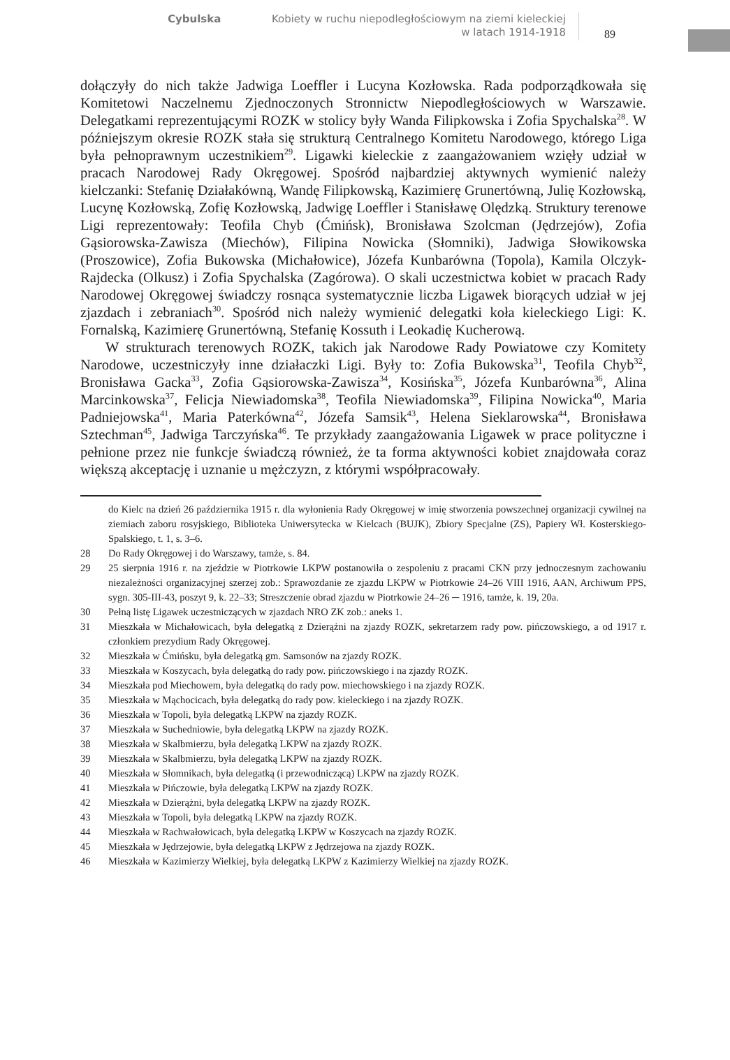Cybulska Kobiety w ruchu niepodległościowym na ziemi kieleckiej
w latach 1914-1918 89
dołączyły do nich także Jadwiga Loeffler i Lucyna Kozłowska. Rada podporządkowała się Komitetowi Naczelnemu Zjednoczonych Stronnictw Niepodległościowych w Warszawie. Delegatkami reprezentującymi ROZK w stolicy były Wanda Filipkowska i Zofia Spychalska<sup>28</sup>. W późniejszym okresie ROZK stała się strukturą Centralnego Komitetu Narodowego, którego Liga była pełnoprawnym uczestnikiem<sup>29</sup>. Ligawki kieleckie z zaangażowaniem wzięły udział w pracach Narodowej Rady Okręgowej. Spośród najbardziej aktywnych wymienić należy kielczanki: Stefanię Działakówną, Wandę Filipkowską, Kazimierę Grunertówną, Julię Kozłowską, Lucynę Kozłowską, Zofię Kozłowską, Jadwigę Loeffler i Stanisławę Olędzką. Struktury terenowe Ligi reprezentowały: Teofila Chyb (Ćmińsk), Bronisława Szolcman (Jędrzejów), Zofia Gąsiorowska-Zawisza (Miechów), Filipina Nowicka (Słomniki), Jadwiga Słowikowska (Proszowice), Zofia Bukowska (Michałowice), Józefa Kunbarówna (Topola), Kamila Olczyk-Rajdecka (Olkusz) i Zofia Spychalska (Zagórowa). O skali uczestnictwa kobiet w pracach Rady Narodowej Okręgowej świadczy rosnąca systematycznie liczba Ligawek biorących udział w jej zjazdach i zebraniach<sup>30</sup>. Spośród nich należy wymienić delegatki koła kieleckiego Ligi: K. Fornalską, Kazimierę Grunertówną, Stefanię Kossuth i Leokadię Kucherową.
W strukturach terenowych ROZK, takich jak Narodowe Rady Powiatowe czy Komitety Narodowe, uczestniczyły inne działaczki Ligi. Były to: Zofia Bukowska<sup>31</sup>, Teofila Chyb<sup>32</sup>, Bronisława Gacka<sup>33</sup>, Zofia Gąsiorowska-Zawisza<sup>34</sup>, Kosińska<sup>35</sup>, Józefa Kunbarówna<sup>36</sup>, Alina Marcinkowska<sup>37</sup>, Felicja Niewiadomska<sup>38</sup>, Teofila Niewiadomska<sup>39</sup>, Filipina Nowicka<sup>40</sup>, Maria Padniejowska<sup>41</sup>, Maria Paterkówna<sup>42</sup>, Józefa Samsik<sup>43</sup>, Helena Sieklarowska<sup>44</sup>, Bronisława Sztechman<sup>45</sup>, Jadwiga Tarczyńska<sup>46</sup>. Te przykłady zaangażowania Ligawek w prace polityczne i pełnione przez nie funkcje świadczą również, że ta forma aktywności kobiet znajdowała coraz większą akceptację i uznanie u mężczyzn, z którymi współpracowały.
do Kielc na dzień 26 października 1915 r. dla wyłonienia Rady Okręgowej w imię stworzenia powszechnej organizacji cywilnej na ziemiach zaboru rosyjskiego, Biblioteka Uniwersytecka w Kielcach (BUJK), Zbiory Specjalne (ZS), Papiery Wł. Kosterskiego-Spalskiego, t. 1, s. 3–6.
28 Do Rady Okręgowej i do Warszawy, tamże, s. 84.
29 25 sierpnia 1916 r. na zjeździe w Piotrkowie LKPW postanowiła o zespoleniu z pracami CKN przy jednoczesnym zachowaniu niezależności organizacyjnej szerzej zob.: Sprawozdanie ze zjazdu LKPW w Piotrkowie 24–26 VIII 1916, AAN, Archiwum PPS, sygn. 305-III-43, poszyt 9, k. 22–33; Streszczenie obrad zjazdu w Piotrkowie 24–26 ─ 1916, tamże, k. 19, 20a.
30 Pełną listę Ligawek uczestniczących w zjazdach NRO ZK zob.: aneks 1.
31 Mieszkała w Michałowicach, była delegatką z Dzierążni na zjazdy ROZK, sekretarzem rady pow. pińczowskiego, a od 1917 r. członkiem prezydium Rady Okręgowej.
32 Mieszkała w Ćmińsku, była delegatką gm. Samsonów na zjazdy ROZK.
33 Mieszkała w Koszycach, była delegatką do rady pow. pińczowskiego i na zjazdy ROZK.
34 Mieszkała pod Miechowem, była delegatką do rady pow. miechowskiego i na zjazdy ROZK.
35 Mieszkała w Mąchocicach, była delegatką do rady pow. kieleckiego i na zjazdy ROZK.
36 Mieszkała w Topoli, była delegatką LKPW na zjazdy ROZK.
37 Mieszkała w Suchedniowie, była delegatką LKPW na zjazdy ROZK.
38 Mieszkała w Skalbmierzu, była delegatką LKPW na zjazdy ROZK.
39 Mieszkała w Skalbmierzu, była delegatką LKPW na zjazdy ROZK.
40 Mieszkała w Słomnikach, była delegatką (i przewodniczącą) LKPW na zjazdy ROZK.
41 Mieszkała w Pińczowie, była delegatką LKPW na zjazdy ROZK.
42 Mieszkała w Dzierążni, była delegatką LKPW na zjazdy ROZK.
43 Mieszkała w Topoli, była delegatką LKPW na zjazdy ROZK.
44 Mieszkała w Rachwałowicach, była delegatką LKPW w Koszycach na zjazdy ROZK.
45 Mieszkała w Jędrzejowie, była delegatką LKPW z Jędrzejowa na zjazdy ROZK.
46 Mieszkała w Kazimierzy Wielkiej, była delegatką LKPW z Kazimierzy Wielkiej na zjazdy ROZK.